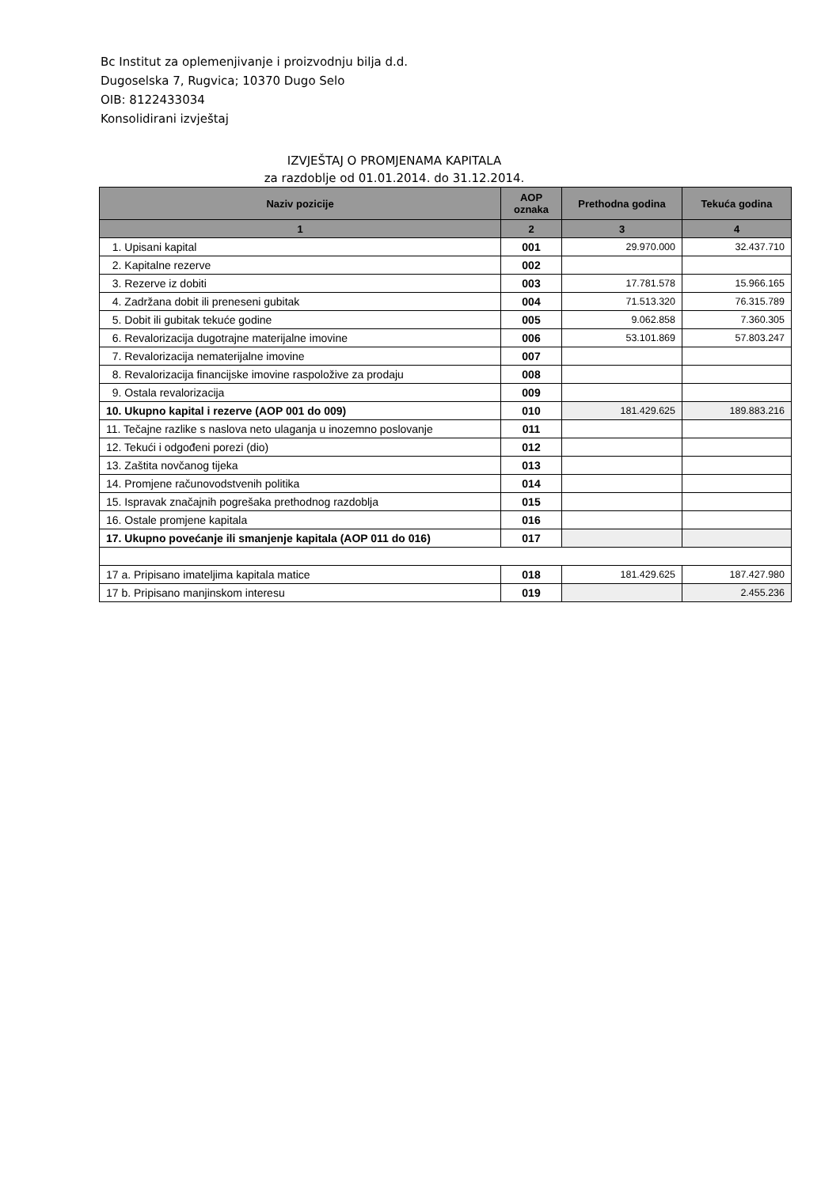Bc Institut za oplemenjivanje i proizvodnju bilja d.d.
Dugoselska 7, Rugvica; 10370 Dugo Selo
OIB: 8122433034
Konsolidirani izvještaj
IZVJEŠTAJ O PROMJENAMA KAPITALA
za razdoblje od 01.01.2014. do 31.12.2014.
| Naziv pozicije | AOP oznaka | Prethodna godina | Tekuća godina |
| --- | --- | --- | --- |
| 1 | 2 | 3 | 4 |
| 1. Upisani kapital | 001 | 29.970.000 | 32.437.710 |
| 2. Kapitalne rezerve | 002 | | |
| 3. Rezerve iz dobiti | 003 | 17.781.578 | 15.966.165 |
| 4. Zadržana dobit ili preneseni gubitak | 004 | 71.513.320 | 76.315.789 |
| 5. Dobit ili gubitak tekuće godine | 005 | 9.062.858 | 7.360.305 |
| 6. Revalorizacija dugotrajne materijalne imovine | 006 | 53.101.869 | 57.803.247 |
| 7. Revalorizacija nematerijalne imovine | 007 | | |
| 8. Revalorizacija financijske imovine raspoložive za prodaju | 008 | | |
| 9. Ostala revalorizacija | 009 | | |
| 10. Ukupno kapital i rezerve (AOP 001 do 009) | 010 | 181.429.625 | 189.883.216 |
| 11. Tečajne razlike s naslova neto ulaganja u inozemno poslovanje | 011 | | |
| 12. Tekući i odgođeni porezi (dio) | 012 | | |
| 13. Zaštita novčanog tijeka | 013 | | |
| 14. Promjene računovodstvenih politika | 014 | | |
| 15. Ispravak značajnih pogrešaka prethodnog razdoblja | 015 | | |
| 16. Ostale promjene kapitala | 016 | | |
| 17. Ukupno povećanje ili smanjenje kapitala (AOP 011 do 016) | 017 | | |
| 17 a. Pripisano imateljima kapitala matice | 018 | 181.429.625 | 187.427.980 |
| 17 b. Pripisano manjinskom interesu | 019 | | 2.455.236 |